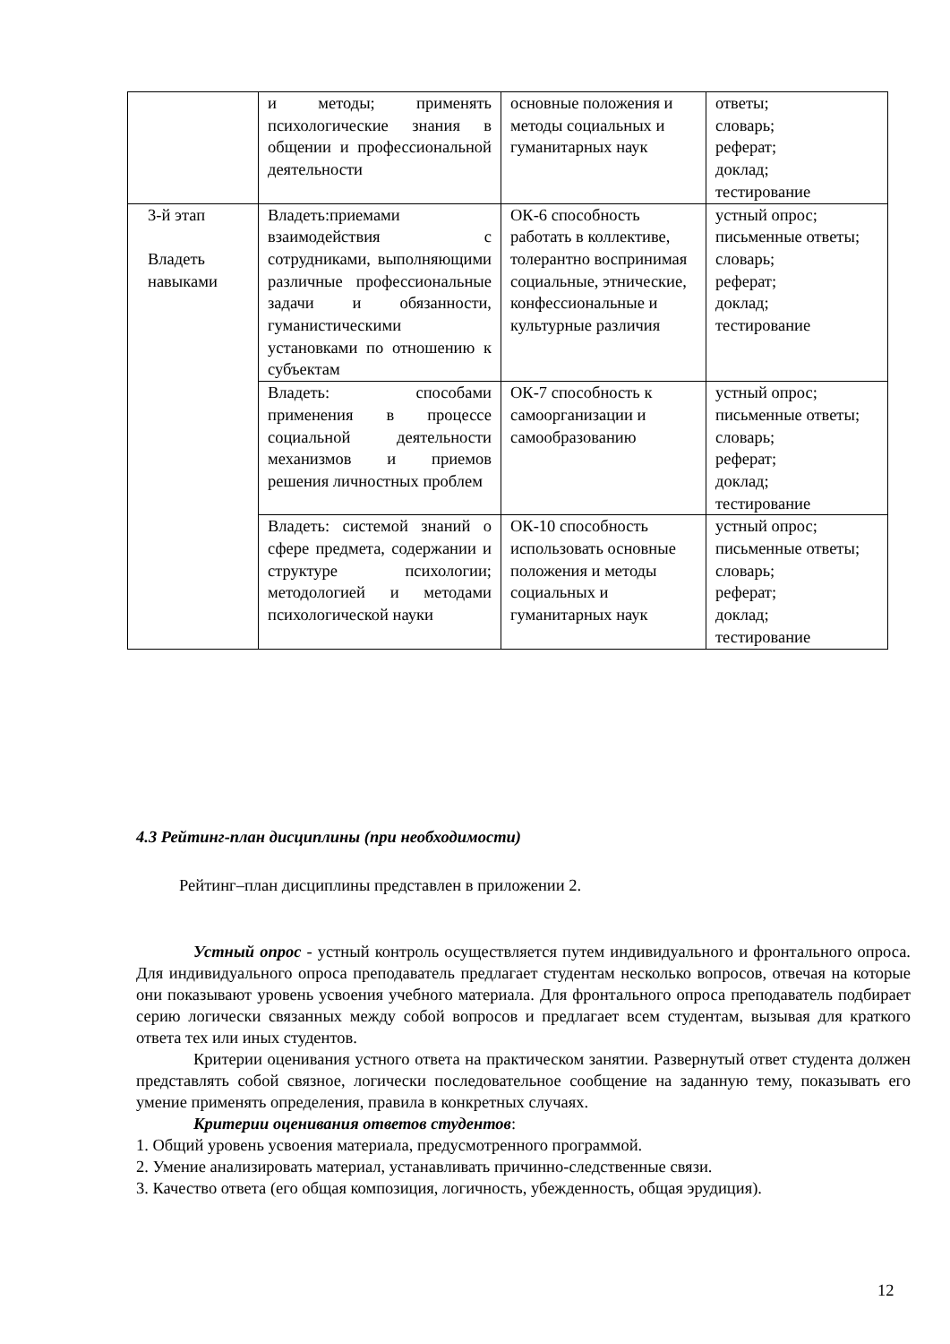| | и методы; применять психологические знания в общении и профессиональной деятельности | основные положения и методы социальных и гуманитарных наук | ответы; словарь; реферат; доклад; тестирование |
| 3-й этап Владеть навыками | Владеть:приемами взаимодействия с сотрудниками, выполняющими различные профессиональные задачи и обязанности, гуманистическими установками по отношению к субъектам | ОК-6 способность работать в коллективе, толерантно воспринимая социальные, этнические, конфессиональные и культурные различия | устный опрос; письменные ответы; словарь; реферат; доклад; тестирование |
| | Владеть: способами применения в процессе социальной деятельности механизмов и приемов решения личностных проблем | ОК-7 способность к самоорганизации и самообразованию | устный опрос; письменные ответы; словарь; реферат; доклад; тестирование |
| | Владеть: системой знаний о сфере предмета, содержании и структуре психологии; методологией и методами психологической науки | ОК-10 способность использовать основные положения и методы социальных и гуманитарных наук | устный опрос; письменные ответы; словарь; реферат; доклад; тестирование |
4.3 Рейтинг-план дисциплины (при необходимости)
Рейтинг–план дисциплины представлен в приложении 2.
Устный опрос - устный контроль осуществляется путем индивидуального и фронтального опроса. Для индивидуального опроса преподаватель предлагает студентам несколько вопросов, отвечая на которые они показывают уровень усвоения учебного материала. Для фронтального опроса преподаватель подбирает серию логически связанных между собой вопросов и предлагает всем студентам, вызывая для краткого ответа тех или иных студентов.
Критерии оценивания устного ответа на практическом занятии. Развернутый ответ студента должен представлять собой связное, логически последовательное сообщение на заданную тему, показывать его умение применять определения, правила в конкретных случаях.
Критерии оценивания ответов студентов:
1. Общий уровень усвоения материала, предусмотренного программой.
2. Умение анализировать материал, устанавливать причинно-следственные связи.
3. Качество ответа (его общая композиция, логичность, убежденность, общая эрудиция).
12